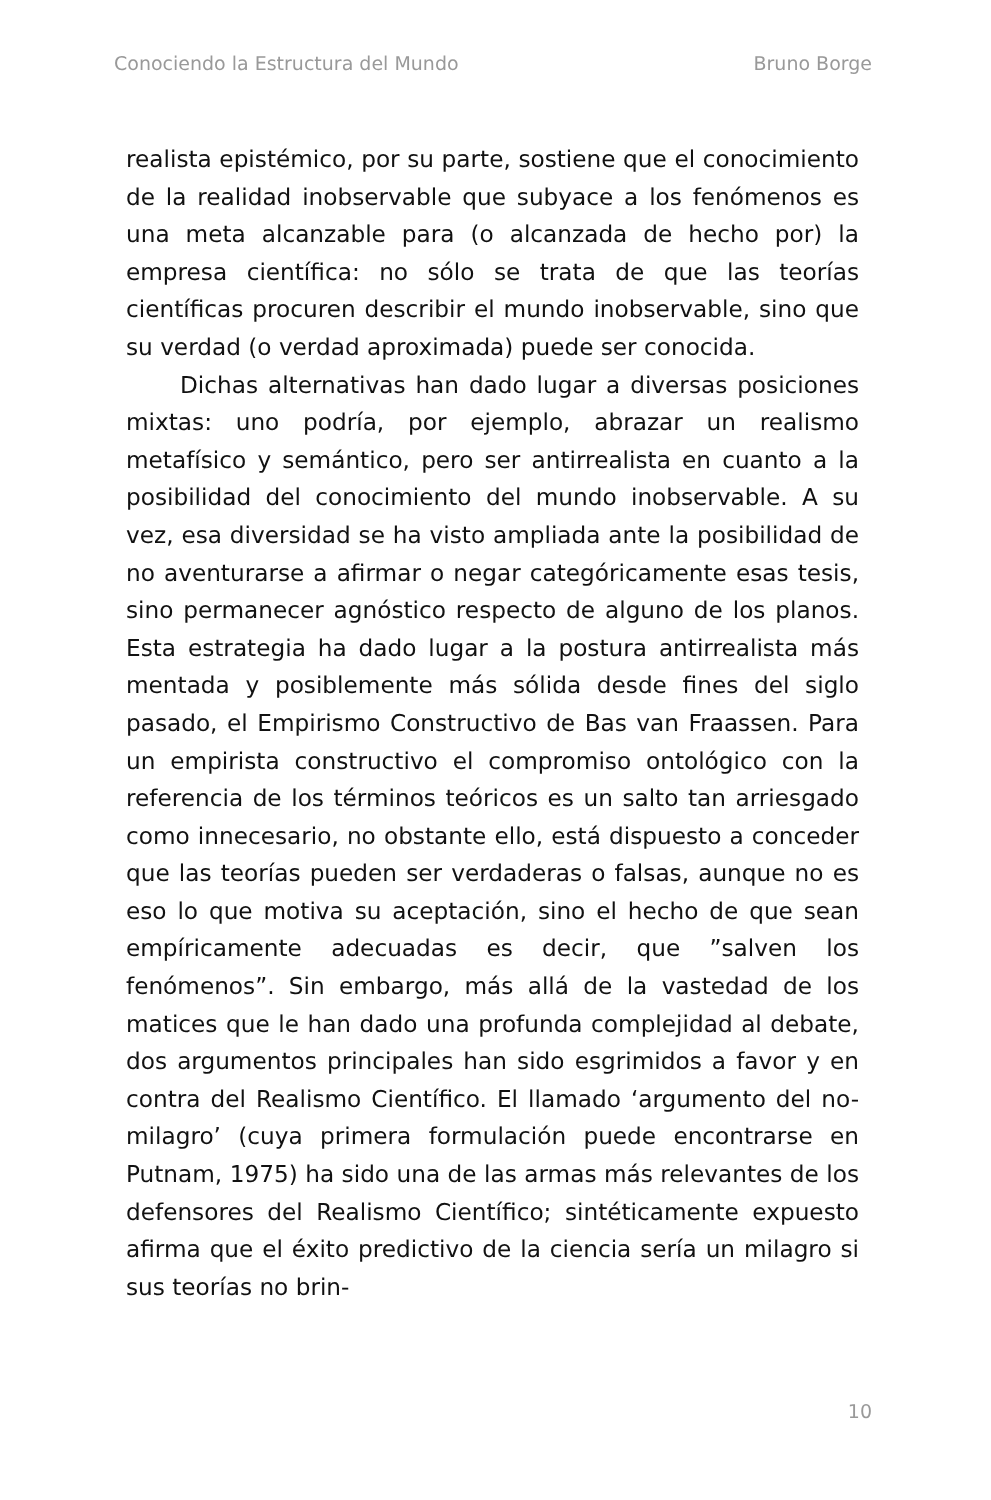Conociendo la Estructura del Mundo Bruno Borge
realista epistémico, por su parte, sostiene que el conocimiento de la realidad inobservable que subyace a los fenómenos es una meta alcanzable para (o alcanzada de hecho por) la empresa científica: no sólo se trata de que las teorías científicas procuren describir el mundo inobservable, sino que su verdad (o verdad aproximada) puede ser conocida.
Dichas alternativas han dado lugar a diversas posiciones mixtas: uno podría, por ejemplo, abrazar un realismo metafísico y semántico, pero ser antirrealista en cuanto a la posibilidad del conocimiento del mundo inobservable. A su vez, esa diversidad se ha visto ampliada ante la posibilidad de no aventurarse a afirmar o negar categóricamente esas tesis, sino permanecer agnóstico respecto de alguno de los planos. Esta estrategia ha dado lugar a la postura antirrealista más mentada y posiblemente más sólida desde fines del siglo pasado, el Empirismo Constructivo de Bas van Fraassen. Para un empirista constructivo el compromiso ontológico con la referencia de los términos teóricos es un salto tan arriesgado como innecesario, no obstante ello, está dispuesto a conceder que las teorías pueden ser verdaderas o falsas, aunque no es eso lo que motiva su aceptación, sino el hecho de que sean empíricamente adecuadas es decir, que ”salven los fenómenos”. Sin embargo, más allá de la vastedad de los matices que le han dado una profunda complejidad al debate, dos argumentos principales han sido esgrimidos a favor y en contra del Realismo Científico. El llamado ‘argumento del no-milagro’ (cuya primera formulación puede encontrarse en Putnam, 1975) ha sido una de las armas más relevantes de los defensores del Realismo Científico; sintéticamente expuesto afirma que el éxito predictivo de la ciencia sería un milagro si sus teorías no brin-
10